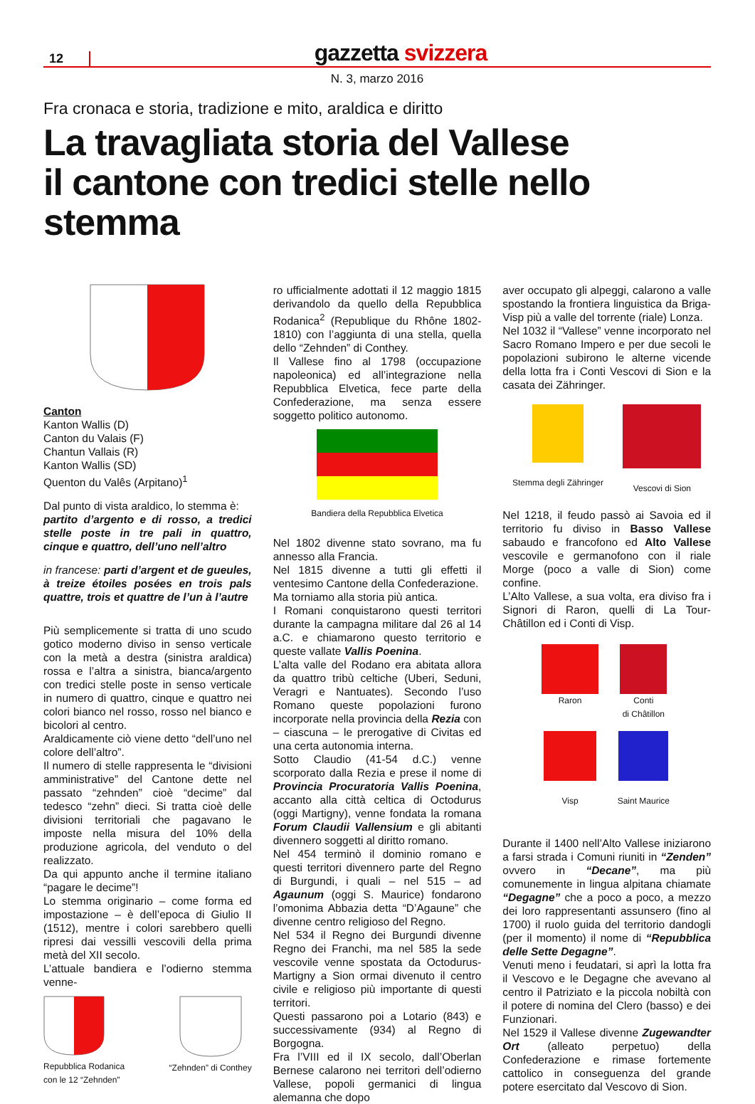12
gazzetta svizzera
N. 3, marzo 2016
Fra cronaca e storia, tradizione e mito, araldica e diritto
La travagliata storia del Vallese
il cantone con tredici stelle nello stemma
Canton
Kanton Wallis (D)
Canton du Valais (F)
Chantun Vallais (R)
Kanton Wallis (SD)
Quenton du Valês (Arpitano)<sup>1</sup>
Dal punto di vista araldico, lo stemma è:
partito d’argento e di rosso, a tredici stelle poste in tre pali in quattro, cinque e quattro, dell’uno nell’altro
in francese: parti d’argent et de gueules, à treize étoiles posées en trois pals quattre, trois et quattre de l’un à l’autre
Più semplicemente si tratta di uno scudo gotico moderno diviso in senso verticale con la metà a destra (sinistra araldica) rossa e l’altra a sinistra, bianca/argento con tredici stelle poste in senso verticale in numero di quattro, cinque e quattro nei colori bianco nel rosso, rosso nel bianco e bicolori al centro.
Araldicamente ciò viene detto “dell’uno nel colore dell’altro”.
Il numero di stelle rappresenta le “divisioni amministrative” del Cantone dette nel passato “zehnden” cioè “decime” dal tedesco “zehn” dieci. Si tratta cioè delle divisioni territoriali che pagavano le imposte nella misura del 10% della produzione agricola, del venduto o del realizzato.
Da qui appunto anche il termine italiano “pagare le decime”!
Lo stemma originario – come forma ed impostazione – è dell’epoca di Giulio II (1512), mentre i colori sarebbero quelli ripresi dai vessilli vescovili della prima metà del XII secolo.
L’attuale bandiera e l’odierno stemma venne-
Repubblica Rodanica
con le 12 “Zehnden”
“Zehnden” di Conthey
ro ufficialmente adottati il 12 maggio 1815 derivandolo da quello della Repubblica Rodanica<sup>2</sup> (Republique du Rhône 1802-1810) con l’aggiunta di una stella, quella dello “Zehnden” di Conthey.
Il Vallese fino al 1798 (occupazione napoleonica) ed all’integrazione nella Repubblica Elvetica, fece parte della Confederazione, ma senza essere soggetto politico autonomo.
Bandiera della Repubblica Elvetica
Nel 1802 divenne stato sovrano, ma fu annesso alla Francia.
Nel 1815 divenne a tutti gli effetti il ventesimo Cantone della Confederazione.
Ma torniamo alla storia più antica.
I Romani conquistarono questi territori durante la campagna militare dal 26 al 14 a.C. e chiamarono questo territorio e queste vallate Vallis Poenina.
L’alta valle del Rodano era abitata allora da quattro tribù celtiche (Uberi, Seduni, Veragri e Nantuates). Secondo l’uso Romano queste popolazioni furono incorporate nella provincia della Rezia con – ciascuna – le prerogative di Civitas ed una certa autonomia interna.
Sotto Claudio (41-54 d.C.) venne scorporato dalla Rezia e prese il nome di Provincia Procuratoria Vallis Poenina, accanto alla città celtica di Octodurus (oggi Martigny), venne fondata la romana Forum Claudii Vallensium e gli abitanti divennero soggetti al diritto romano.
Nel 454 terminò il dominio romano e questi territori divennero parte del Regno di Burgundi, i quali – nel 515 – ad Agaunum (oggi S. Maurice) fondarono l’omonima Abbazia detta “D’Agaune” che divenne centro religioso del Regno.
Nel 534 il Regno dei Burgundi divenne Regno dei Franchi, ma nel 585 la sede vescovile venne spostata da Octodurus-Martigny a Sion ormai divenuto il centro civile e religioso più importante di questi territori.
Questi passarono poi a Lotario (843) e successivamente (934) al Regno di Borgogna.
Fra l’VIII ed il IX secolo, dall’Oberlan Bernese calarono nei territori dell’odierno Vallese, popoli germanici di lingua alemanna che dopo
aver occupato gli alpeggi, calarono a valle spostando la frontiera linguistica da Briga-Visp più a valle del torrente (riale) Lonza.
Nel 1032 il “Vallese” venne incorporato nel Sacro Romano Impero e per due secoli le popolazioni subirono le alterne vicende della lotta fra i Conti Vescovi di Sion e la casata dei Zähringer.
Stemma degli Zähringer
Vescovi di Sion
Nel 1218, il feudo passò ai Savoia ed il territorio fu diviso in Basso Vallese sabaudo e francofono ed Alto Vallese vescovile e germanofono con il riale Morge (poco a valle di Sion) come confine.
L’Alto Vallese, a sua volta, era diviso fra i Signori di Raron, quelli di La Tour-Châtillon ed i Conti di Visp.
Raron
Conti
di Châtillon
Visp
Saint Maurice
Durante il 1400 nell’Alto Vallese iniziarono a farsi strada i Comuni riuniti in “Zenden” ovvero in “Decane”, ma più comunemente in lingua alpitana chiamate “Degagne” che a poco a poco, a mezzo dei loro rappresentanti assunsero (fino al 1700) il ruolo guida del territorio dandogli (per il momento) il nome di “Repubblica delle Sette Degagne”.
Venuti meno i feudatari, si aprì la lotta fra il Vescovo e le Degagne che avevano al centro il Patriziato e la piccola nobiltà con il potere di nomina del Clero (basso) e dei Funzionari.
Nel 1529 il Vallese divenne Zugewandter Ort (alleato perpetuo) della Confederazione e rimase fortemente cattolico in conseguenza del grande potere esercitato dal Vescovo di Sion.